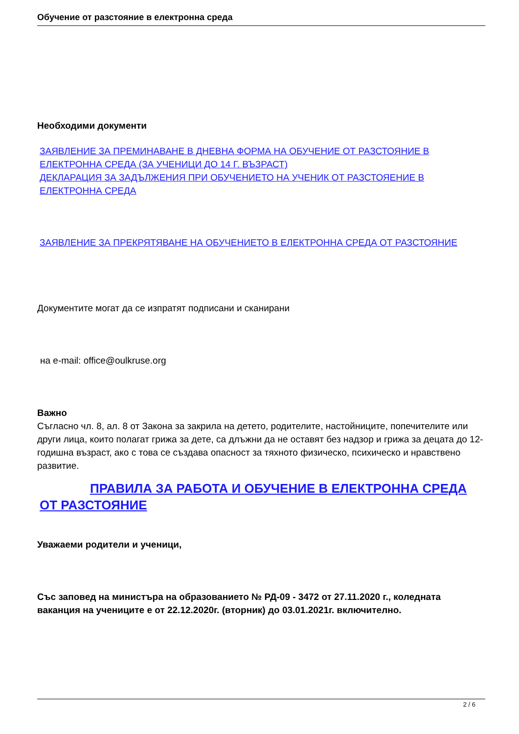Обучение от разстояние в електронна среда
Необходими документи
ЗАЯВЛЕНИЕ ЗА ПРЕМИНАВАНЕ В ДНЕВНА ФОРМА НА ОБУЧЕНИЕ ОТ РАЗСТОЯНИЕ В ЕЛЕКТРОННА СРЕДА (ЗА УЧЕНИЦИ ДО 14 Г. ВЪЗРАСТ)
ДЕКЛАРАЦИЯ ЗА ЗАДЪЛЖЕНИЯ ПРИ ОБУЧЕНИЕТО НА УЧЕНИК ОТ РАЗСТОЯЕНИЕ В ЕЛЕКТРОННА СРЕДА
ЗАЯВЛЕНИЕ ЗА ПРЕКРЯТЯВАНЕ НА ОБУЧЕНИЕТО В ЕЛЕКТРОННА СРЕДА ОТ РАЗСТОЯНИЕ
Документите могат да се изпратят подписани и сканирани
на e-mail: office@oulkruse.org
Важно
Съгласно чл. 8, ал. 8 от Закона за закрила на детето, родителите, настойниците, попечителите или други лица, които полагат грижа за дете, са длъжни да не оставят без надзор и грижа за децата до 12- годишна възраст, ако с това се създава опасност за тяхното физическо, психическо и нравствено развитие.
ПРАВИЛА ЗА РАБОТА И ОБУЧЕНИЕ В ЕЛЕКТРОННА СРЕДА ОТ РАЗСТОЯНИЕ
Уважаеми родители и ученици,
Със заповед на министъра на образованието № РД-09 - 3472 от 27.11.2020 г., коледната ваканция на учениците е от 22.12.2020г. (вторник) до 03.01.2021г. включително.
2 / 6